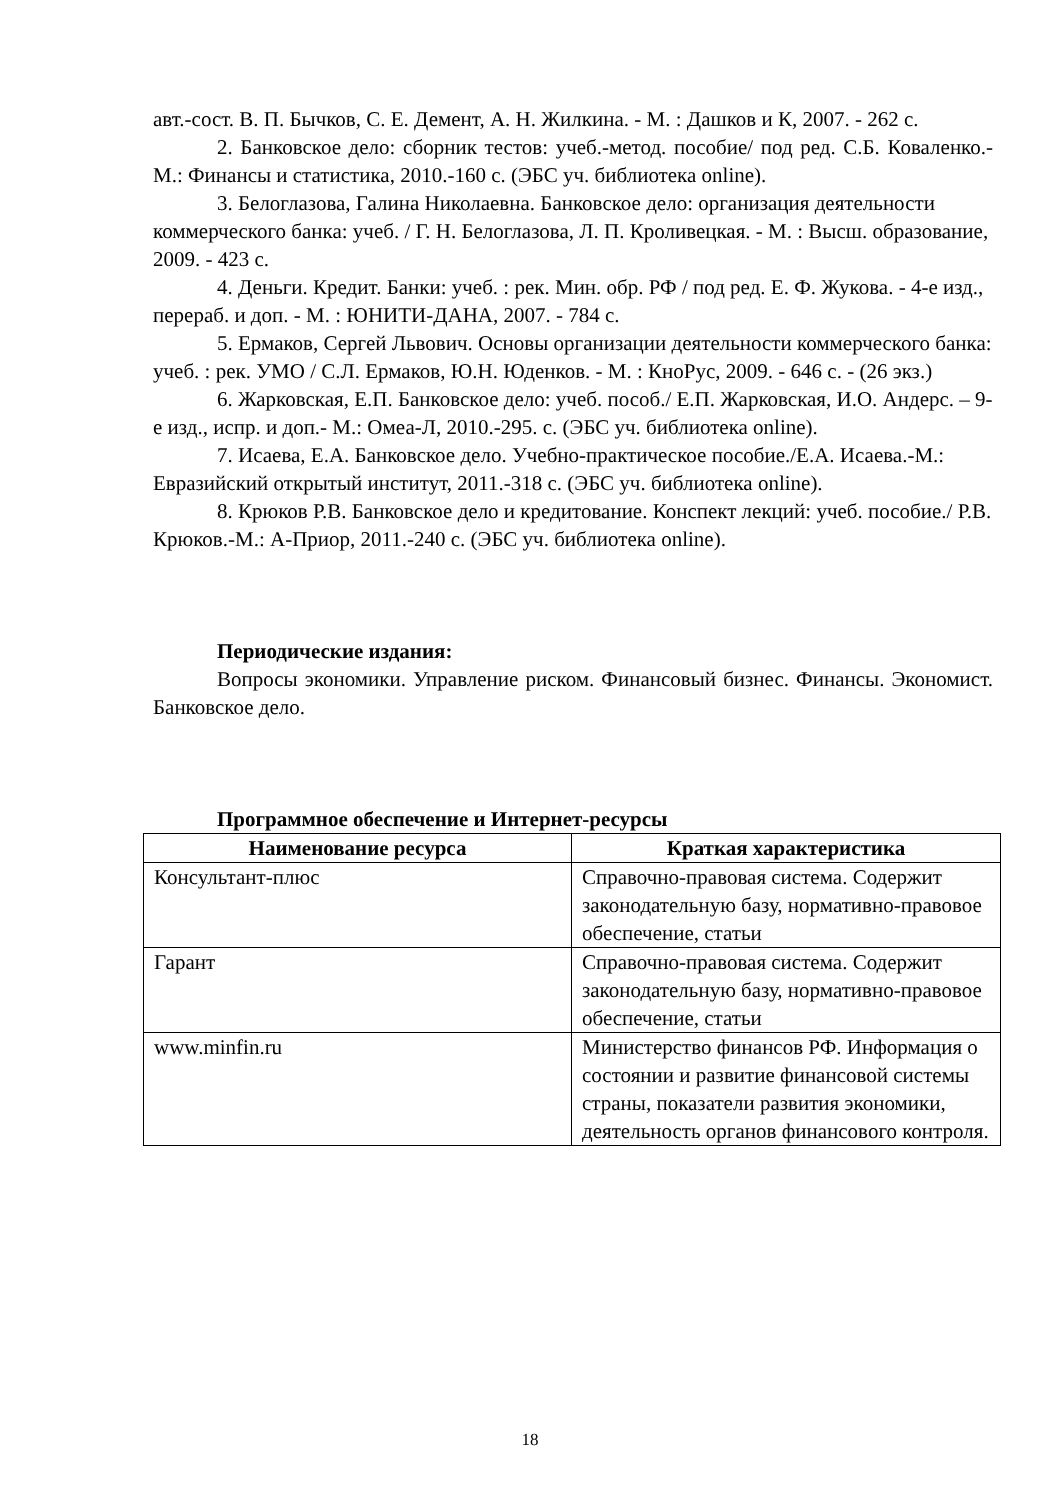авт.-сост. В. П. Бычков, С. Е. Демент, А. Н. Жилкина. - М. : Дашков и К, 2007. - 262 с.
2. Банковское дело: сборник тестов: учеб.-метод. пособие/ под ред. С.Б. Коваленко.-М.: Финансы и статистика, 2010.-160 с. (ЭБС уч. библиотека online).
3. Белоглазова, Галина Николаевна. Банковское дело: организация деятельности коммерческого банка: учеб. / Г. Н. Белоглазова, Л. П. Кроливецкая. - М. : Высш. образование, 2009. - 423 с.
4. Деньги. Кредит. Банки: учеб. : рек. Мин. обр. РФ / под ред. Е. Ф. Жукова. - 4-е изд., перераб. и доп. - М. : ЮНИТИ-ДАНА, 2007. - 784 с.
5. Ермаков, Сергей Львович. Основы организации деятельности коммерческого банка: учеб. : рек. УМО / С.Л. Ермаков, Ю.Н. Юденков. - М. : КноРус, 2009. - 646 с. - (26 экз.)
6. Жарковская, Е.П. Банковское дело: учеб. пособ./ Е.П. Жарковская, И.О. Андерс. – 9- е изд., испр. и доп.- М.: Омеа-Л, 2010.-295. с. (ЭБС уч. библиотека online).
7. Исаева, Е.А. Банковское дело. Учебно-практическое пособие./Е.А. Исаева.-М.: Евразийский открытый институт, 2011.-318 с. (ЭБС уч. библиотека online).
8. Крюков Р.В. Банковское дело и кредитование. Конспект лекций: учеб. пособие./ Р.В. Крюков.-М.: А-Приор, 2011.-240 с. (ЭБС уч. библиотека online).
Периодические издания:
Вопросы экономики. Управление риском. Финансовый бизнес. Финансы. Экономист. Банковское дело.
Программное обеспечение и Интернет-ресурсы
| Наименование ресурса | Краткая характеристика |
| --- | --- |
| Консультант-плюс | Справочно-правовая система. Содержит законодательную базу, нормативно-правовое обеспечение, статьи |
| Гарант | Справочно-правовая система. Содержит законодательную базу, нормативно-правовое обеспечение, статьи |
| www.minfin.ru | Министерство финансов РФ. Информация о состоянии и развитие финансовой системы страны, показатели развития экономики, деятельность органов финансового контроля. |
18